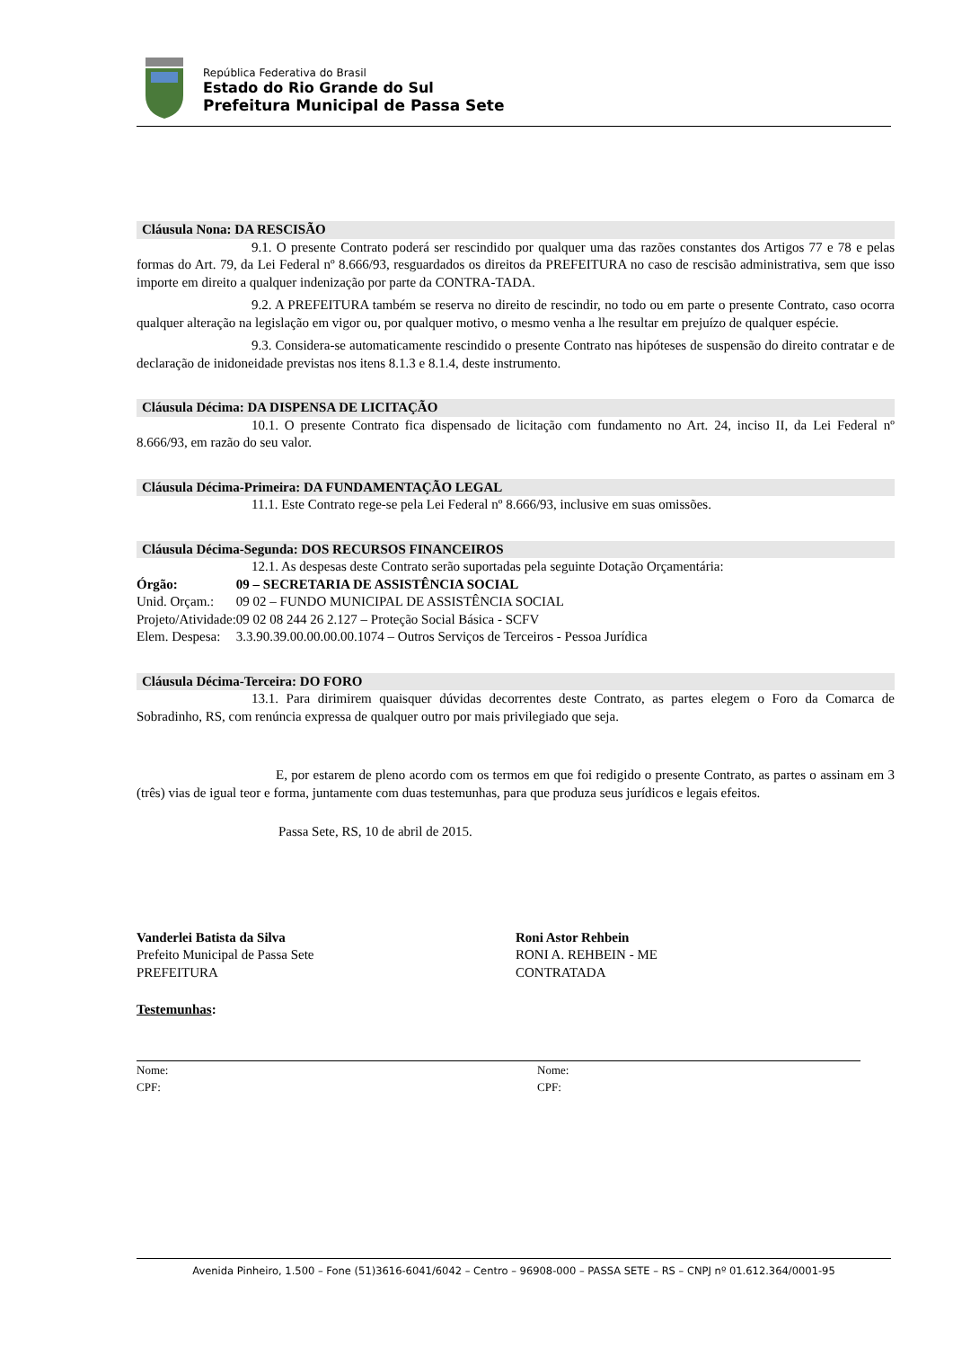República Federativa do Brasil
Estado do Rio Grande do Sul
Prefeitura Municipal de Passa Sete
Cláusula Nona: DA RESCISÃO
9.1. O presente Contrato poderá ser rescindido por qualquer uma das razões constantes dos Artigos 77 e 78 e pelas formas do Art. 79, da Lei Federal nº 8.666/93, resguardados os direitos da PREFEITURA no caso de rescisão administrativa, sem que isso importe em direito a qualquer indenização por parte da CONTRA-TADA.
9.2. A PREFEITURA também se reserva no direito de rescindir, no todo ou em parte o presente Contrato, caso ocorra qualquer alteração na legislação em vigor ou, por qualquer motivo, o mesmo venha a lhe resultar em prejuízo de qualquer espécie.
9.3. Considera-se automaticamente rescindido o presente Contrato nas hipóteses de suspensão do direito contratar e de declaração de inidoneidade previstas nos itens 8.1.3 e 8.1.4, deste instrumento.
Cláusula Décima: DA DISPENSA DE LICITAÇÃO
10.1. O presente Contrato fica dispensado de licitação com fundamento no Art. 24, inciso II, da Lei Federal nº 8.666/93, em razão do seu valor.
Cláusula Décima-Primeira: DA FUNDAMENTAÇÃO LEGAL
11.1. Este Contrato rege-se pela Lei Federal nº 8.666/93, inclusive em suas omissões.
Cláusula Décima-Segunda: DOS RECURSOS FINANCEIROS
12.1. As despesas deste Contrato serão suportadas pela seguinte Dotação Orçamentária:
| Órgão: | 09 – SECRETARIA DE ASSISTÊNCIA SOCIAL |
| Unid. Orçam.: | 09 02 – FUNDO MUNICIPAL DE ASSISTÊNCIA SOCIAL |
| Projeto/Atividade: | 09 02 08 244 26 2.127 – Proteção Social Básica - SCFV |
| Elem. Despesa: | 3.3.90.39.00.00.00.00.1074 – Outros Serviços de Terceiros - Pessoa Jurídica |
Cláusula Décima-Terceira: DO FORO
13.1. Para dirimirem quaisquer dúvidas decorrentes deste Contrato, as partes elegem o Foro da Comarca de Sobradinho, RS, com renúncia expressa de qualquer outro por mais privilegiado que seja.
E, por estarem de pleno acordo com os termos em que foi redigido o presente Contrato, as partes o assinam em 3 (três) vias de igual teor e forma, juntamente com duas testemunhas, para que produza seus jurídicos e legais efeitos.
Passa Sete, RS, 10 de abril de 2015.
Vanderlei Batista da Silva
Prefeito Municipal de Passa Sete
PREFEITURA
Roni Astor Rehbein
RONI A. REHBEIN - ME
CONTRATADA
Testemunhas:
Nome:
CPF:
Nome:
CPF:
Avenida Pinheiro, 1.500 – Fone (51)3616-6041/6042 – Centro – 96908-000 – PASSA SETE – RS – CNPJ nº 01.612.364/0001-95